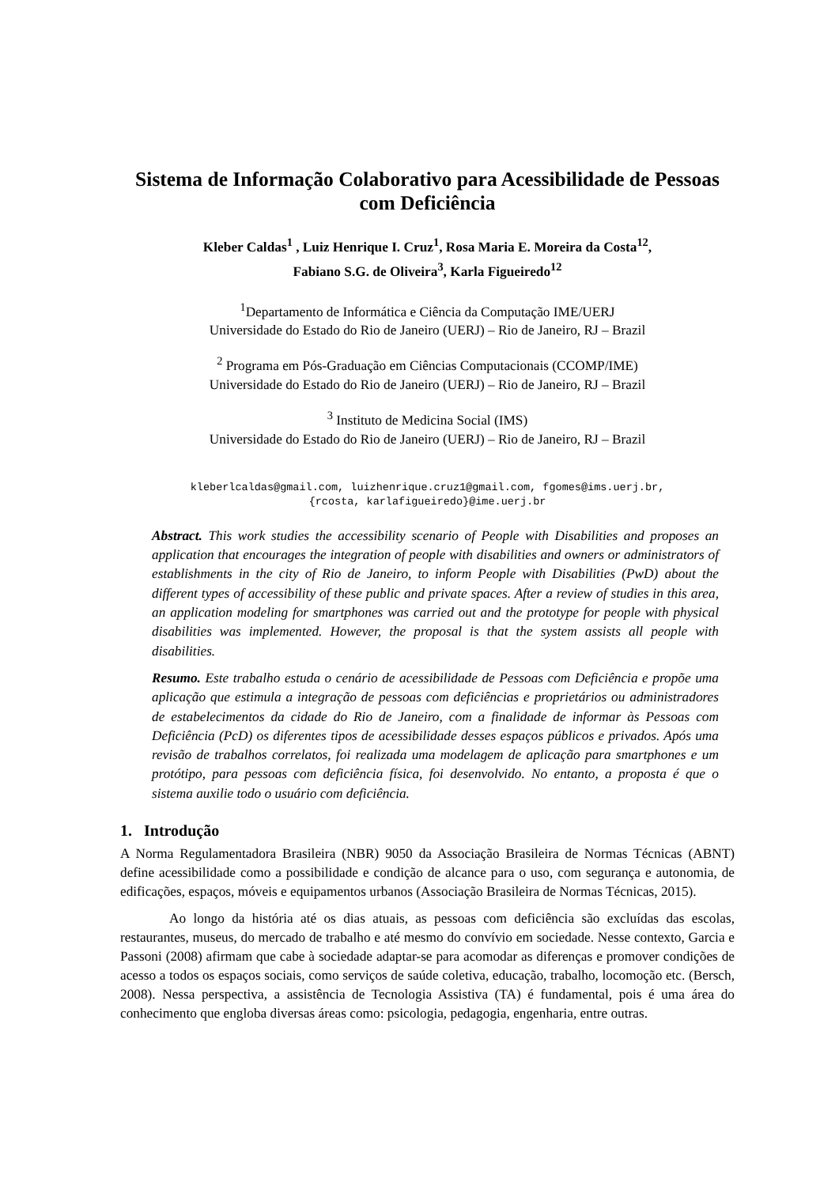Sistema de Informação Colaborativo para Acessibilidade de Pessoas com Deficiência
Kleber Caldas<sup>1</sup> , Luiz Henrique I. Cruz<sup>1</sup>, Rosa Maria E. Moreira da Costa<sup>12</sup>,
Fabiano S.G. de Oliveira<sup>3</sup>, Karla Figueiredo<sup>12</sup>
<sup>1</sup> Departamento de Informática e Ciência da Computação IME/UERJ
Universidade do Estado do Rio de Janeiro (UERJ) – Rio de Janeiro, RJ – Brazil
<sup>2</sup> Programa em Pós-Graduação em Ciências Computacionais (CCOMP/IME)
Universidade do Estado do Rio de Janeiro (UERJ) – Rio de Janeiro, RJ – Brazil
<sup>3</sup> Instituto de Medicina Social (IMS)
Universidade do Estado do Rio de Janeiro (UERJ) – Rio de Janeiro, RJ – Brazil
kleberlcaldas@gmail.com, luizhenrique.cruz1@gmail.com, fgomes@ims.uerj.br,
{rcosta, karlafigueiredo}@ime.uerj.br
Abstract. This work studies the accessibility scenario of People with Disabilities and proposes an application that encourages the integration of people with disabilities and owners or administrators of establishments in the city of Rio de Janeiro, to inform People with Disabilities (PwD) about the different types of accessibility of these public and private spaces. After a review of studies in this area, an application modeling for smartphones was carried out and the prototype for people with physical disabilities was implemented. However, the proposal is that the system assists all people with disabilities.
Resumo. Este trabalho estuda o cenário de acessibilidade de Pessoas com Deficiência e propõe uma aplicação que estimula a integração de pessoas com deficiências e proprietários ou administradores de estabelecimentos da cidade do Rio de Janeiro, com a finalidade de informar às Pessoas com Deficiência (PcD) os diferentes tipos de acessibilidade desses espaços públicos e privados. Após uma revisão de trabalhos correlatos, foi realizada uma modelagem de aplicação para smartphones e um protótipo, para pessoas com deficiência física, foi desenvolvido. No entanto, a proposta é que o sistema auxilie todo o usuário com deficiência.
1. Introdução
A Norma Regulamentadora Brasileira (NBR) 9050 da Associação Brasileira de Normas Técnicas (ABNT) define acessibilidade como a possibilidade e condição de alcance para o uso, com segurança e autonomia, de edificações, espaços, móveis e equipamentos urbanos (Associação Brasileira de Normas Técnicas, 2015).
Ao longo da história até os dias atuais, as pessoas com deficiência são excluídas das escolas, restaurantes, museus, do mercado de trabalho e até mesmo do convívio em sociedade. Nesse contexto, Garcia e Passoni (2008) afirmam que cabe à sociedade adaptar-se para acomodar as diferenças e promover condições de acesso a todos os espaços sociais, como serviços de saúde coletiva, educação, trabalho, locomoção etc. (Bersch, 2008). Nessa perspectiva, a assistência de Tecnologia Assistiva (TA) é fundamental, pois é uma área do conhecimento que engloba diversas áreas como: psicologia, pedagogia, engenharia, entre outras.